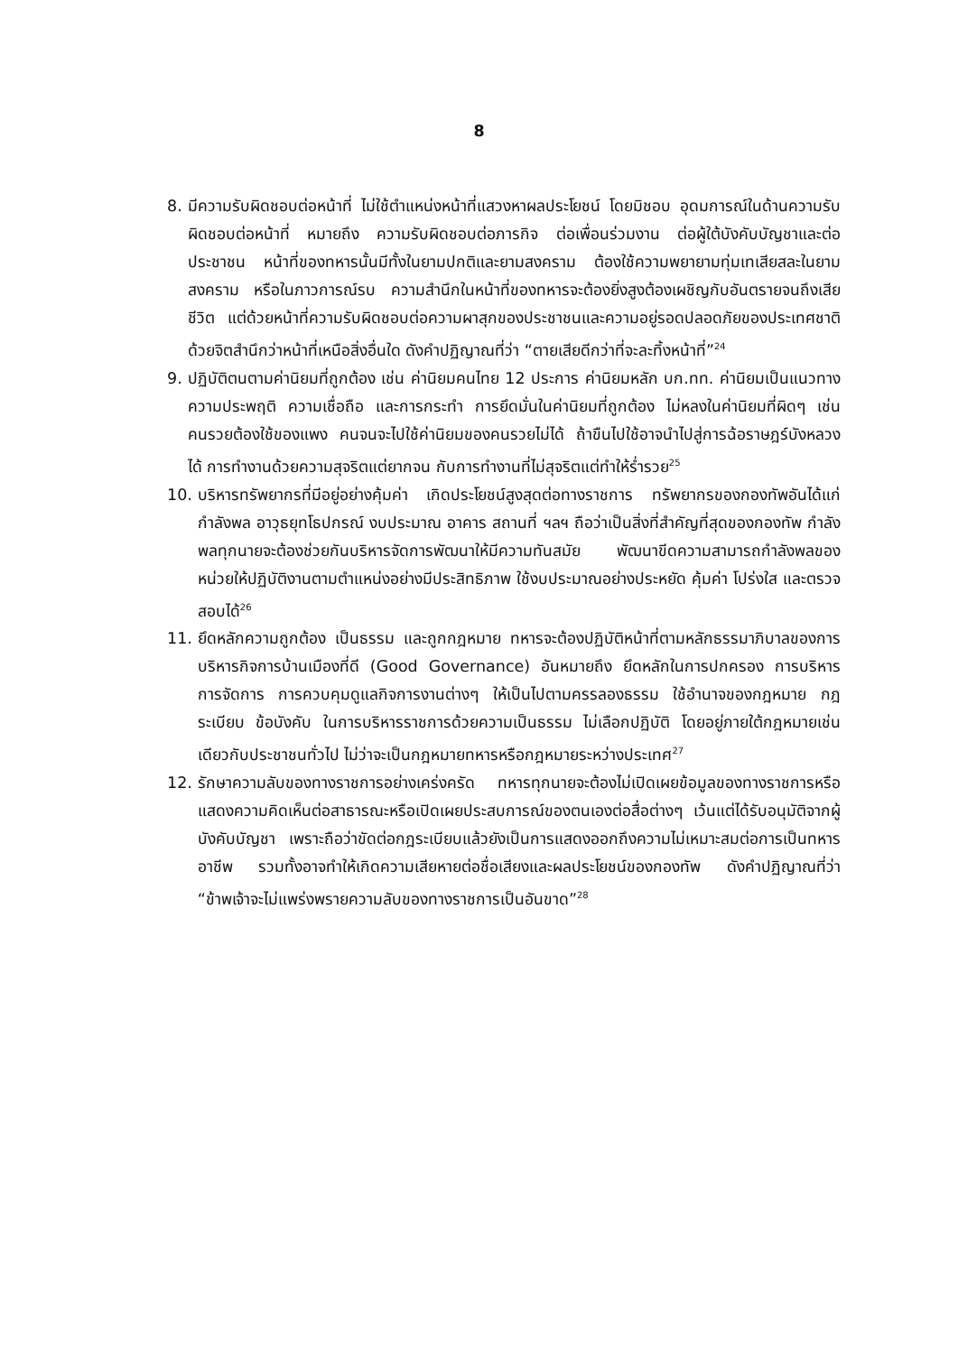8
8. มีความรับผิดชอบต่อหน้าที่ ไม่ใช้ตำแหน่งหน้าที่แสวงหาผลประโยชน์ โดยมิชอบ อุดมการณ์ในด้านความรับผิดชอบต่อหน้าที่ หมายถึง ความรับผิดชอบต่อภารกิจ ต่อเพื่อนร่วมงาน ต่อผู้ใต้บังคับบัญชาและต่อประชาชน หน้าที่ของทหารนั้นมีทั้งในยามปกติและยามสงคราม ต้องใช้ความพยายามทุ่มเทเสียสละในยามสงคราม หรือในภาวการณ์รบ ความสำนึกในหน้าที่ของทหารจะต้องยิ่งสูงต้องเผชิญกับอันตรายจนถึงเสียชีวิต แต่ด้วยหน้าที่ความรับผิดชอบต่อความผาสุกของประชาชนและความอยู่รอดปลอดภัยของประเทศชาติ ด้วยจิตสำนึกว่าหน้าที่เหนือสิ่งอื่นใด ดังคำปฏิญาณที่ว่า “ตายเสียดีกว่าที่จะละทิ้งหน้าที่”<sup>24</sup>
9. ปฏิบัติตนตามค่านิยมที่ถูกต้อง เช่น ค่านิยมคนไทย 12 ประการ ค่านิยมหลัก บก.ทท. ค่านิยมเป็นแนวทางความประพฤติ ความเชื่อถือ และการกระทำ การยึดมั่นในค่านิยมที่ถูกต้อง ไม่หลงในค่านิยมที่ผิดๆ เช่น คนรวยต้องใช้ของแพง คนจนจะไปใช้ค่านิยมของคนรวยไม่ได้ ถ้าขืนไปใช้อาจนำไปสู่การฉ้อราษฎร์บังหลวงได้ การทำงานด้วยความสุจริตแต่ยากจน กับการทำงานที่ไม่สุจริตแต่ทำให้ร่ำรวย<sup>25</sup>
10. บริหารทรัพยากรที่มีอยู่อย่างคุ้มค่า เกิดประโยชน์สูงสุดต่อทางราชการ ทรัพยากรของกองทัพอันได้แก่ กำลังพล อาวุธยุทโธปกรณ์ งบประมาณ อาคาร สถานที่ ฯลฯ ถือว่าเป็นสิ่งที่สำคัญที่สุดของกองทัพ กำลังพลทุกนายจะต้องช่วยกันบริหารจัดการพัฒนาให้มีความทันสมัย พัฒนาขีดความสามารถกำลังพลของหน่วยให้ปฏิบัติงานตามตำแหน่งอย่างมีประสิทธิภาพ ใช้งบประมาณอย่างประหยัด คุ้มค่า โปร่งใส และตรวจสอบได้<sup>26</sup>
11. ยึดหลักความถูกต้อง เป็นธรรม และถูกกฎหมาย ทหารจะต้องปฏิบัติหน้าที่ตามหลักธรรมาภิบาลของการบริหารกิจการบ้านเมืองที่ดี (Good Governance) อันหมายถึง ยึดหลักในการปกครอง การบริหาร การจัดการ การควบคุมดูแลกิจการงานต่างๆ ให้เป็นไปตามครรลองธรรม ใช้อำนาจของกฎหมาย กฎระเบียบ ข้อบังคับ ในการบริหารราชการด้วยความเป็นธรรม ไม่เลือกปฏิบัติ โดยอยู่ภายใต้กฎหมายเช่นเดียวกับประชาชนทั่วไป ไม่ว่าจะเป็นกฎหมายทหารหรือกฎหมายระหว่างประเทศ<sup>27</sup>
12. รักษาความลับของทางราชการอย่างเคร่งครัด ทหารทุกนายจะต้องไม่เปิดเผยข้อมูลของทางราชการหรือแสดงความคิดเห็นต่อสาธารณะหรือเปิดเผยประสบการณ์ของตนเองต่อสื่อต่างๆ เว้นแต่ได้รับอนุมัติจากผู้บังคับบัญชา เพราะถือว่าขัดต่อกฎระเบียบแล้วยังเป็นการแสดงออกถึงความไม่เหมาะสมต่อการเป็นทหารอาชีพ รวมทั้งอาจทำให้เกิดความเสียหายต่อชื่อเสียงและผลประโยชน์ของกองทัพ ดังคำปฏิญาณที่ว่า “ข้าพเจ้าจะไม่แพร่งพรายความลับของทางราชการเป็นอันขาด”<sup>28</sup>